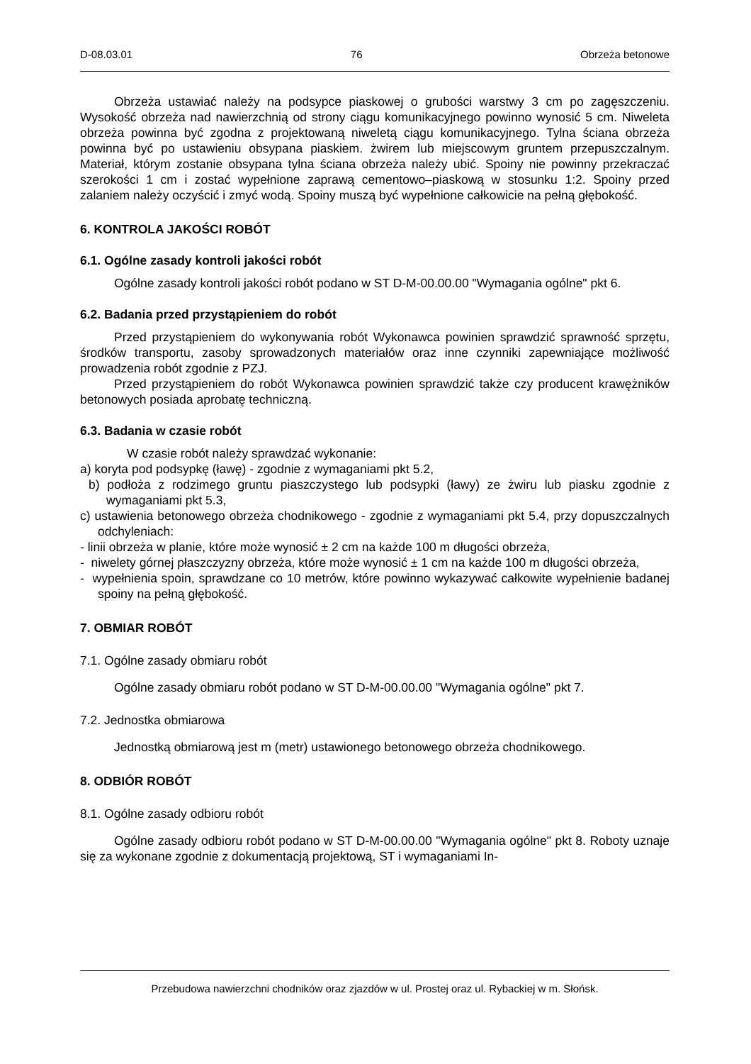D-08.03.01 76 Obrzeża betonowe
Obrzeża ustawiać należy na podsypce piaskowej o grubości warstwy 3 cm po zagęszczeniu. Wysokość obrzeża nad nawierzchnią od strony ciągu komunikacyjnego powinno wynosić 5 cm. Niweleta obrzeża powinna być zgodna z projektowaną niweletą ciągu komunikacyjnego. Tylna ściana obrzeża powinna być po ustawieniu obsypana piaskiem. żwirem lub miejscowym gruntem przepuszczalnym. Materiał, którym zostanie obsypana tylna ściana obrzeża należy ubić. Spoiny nie powinny przekraczać szerokości 1 cm i zostać wypełnione zaprawą cementowo–piaskową w stosunku 1:2. Spoiny przed zalaniem należy oczyścić i zmyć wodą. Spoiny muszą być wypełnione całkowicie na pełną głębokość.
6. KONTROLA JAKOŚCI ROBÓT
6.1. Ogólne zasady kontroli jakości robót
Ogólne zasady kontroli jakości robót podano w ST D-M-00.00.00 "Wymagania ogólne" pkt 6.
6.2. Badania przed przystąpieniem do robót
Przed przystąpieniem do wykonywania robót Wykonawca powinien sprawdzić sprawność sprzętu, środków transportu, zasoby sprowadzonych materiałów oraz inne czynniki zapewniające możliwość prowadzenia robót zgodnie z PZJ.
Przed przystąpieniem do robót Wykonawca powinien sprawdzić także czy producent krawężników betonowych posiada aprobatę techniczną.
6.3. Badania w czasie robót
W czasie robót należy sprawdzać wykonanie:
a) koryta pod podsypkę (ławę) - zgodnie z wymaganiami pkt 5.2,
b) podłoża z rodzimego gruntu piaszczystego lub podsypki (ławy) ze żwiru lub piasku zgodnie z wymaganiami pkt 5.3,
c) ustawienia betonowego obrzeża chodnikowego - zgodnie z wymaganiami pkt 5.4, przy dopuszczalnych odchyleniach:
- linii obrzeża w planie, które może wynosić ± 2 cm na każde 100 m długości obrzeża,
- niwelety górnej płaszczyzny obrzeża, które może wynosić ± 1 cm na każde 100 m długości obrzeża,
- wypełnienia spoin, sprawdzane co 10 metrów, które powinno wykazywać całkowite wypełnienie badanej spoiny na pełną głębokość.
7. OBMIAR ROBÓT
7.1. Ogólne zasady obmiaru robót
Ogólne zasady obmiaru robót podano w ST D-M-00.00.00 "Wymagania ogólne" pkt 7.
7.2. Jednostka obmiarowa
Jednostką obmiarową jest m (metr) ustawionego betonowego obrzeża chodnikowego.
8. ODBIÓR ROBÓT
8.1. Ogólne zasady odbioru robót
Ogólne zasady odbioru robót podano w ST D-M-00.00.00 "Wymagania ogólne" pkt 8. Roboty uznaje się za wykonane zgodnie z dokumentacją projektową, ST i wymaganiami In-
Przebudowa nawierzchni chodników oraz zjazdów w ul. Prostej oraz ul. Rybackiej w m. Słońsk.